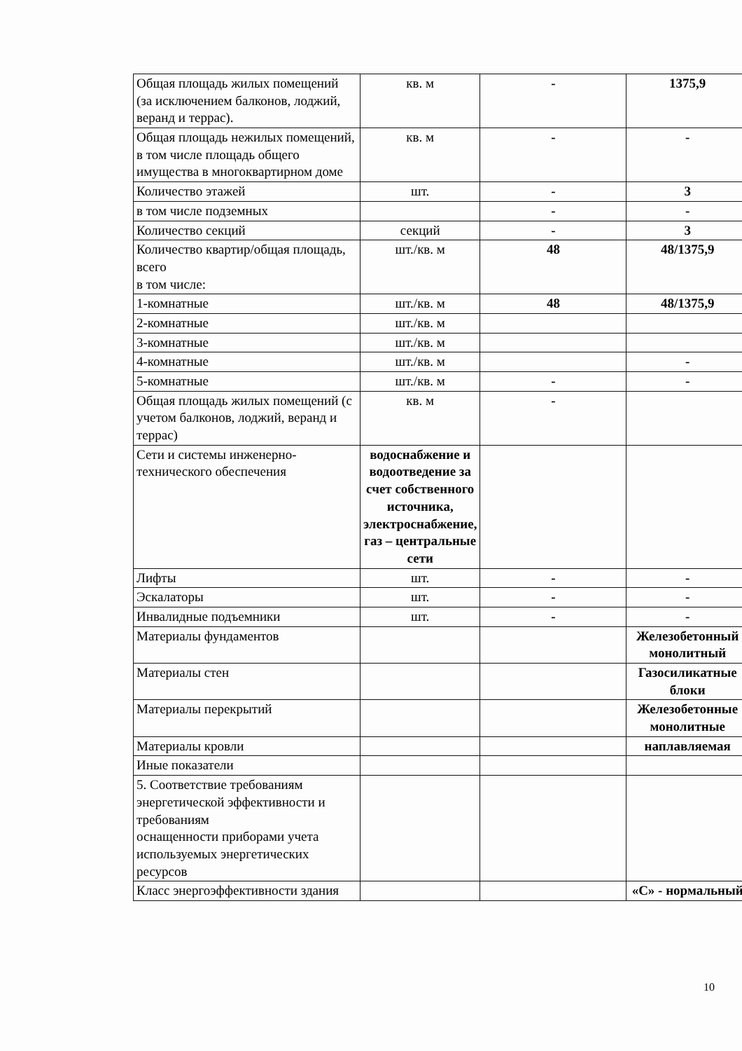| Общая площадь жилых помещений (за исключением балконов, лоджий, веранд и террас). | кв. м | - | 1375,9 |
| Общая площадь нежилых помещений, в том числе площадь общего имущества в многоквартирном доме | кв. м | - | - |
| Количество этажей | шт. | - | 3 |
| в том числе подземных | | - | - |
| Количество секций | секций | - | 3 |
| Количество квартир/общая площадь, всего в том числе: | шт./кв. м | 48 | 48/1375,9 |
| 1-комнатные | шт./кв. м | 48 | 48/1375,9 |
| 2-комнатные | шт./кв. м | | |
| 3-комнатные | шт./кв. м | | |
| 4-комнатные | шт./кв. м | | - |
| 5-комнатные | шт./кв. м | - | - |
| Общая площадь жилых помещений (с учетом балконов, лоджий, веранд и террас) | кв. м | - | |
| Сети и системы инженерно-технического обеспечения | водоснабжение и водоотведение за счет собственного источника, электроснабжение, газ – центральные сети | | |
| Лифты | шт. | - | - |
| Эскалаторы | шт. | - | - |
| Инвалидные подъемники | шт. | - | - |
| Материалы фундаментов | | | Железобетонный монолитный |
| Материалы стен | | | Газосиликатные блоки |
| Материалы перекрытий | | | Железобетонные монолитные |
| Материалы кровли | | | наплавляемая |
| Иные показатели | | | |
| 5. Соответствие требованиям энергетической эффективности и требованиям оснащенности приборами учета используемых энергетических ресурсов | | | |
| Класс энергоэффективности здания | | | «С» - нормальный |
10